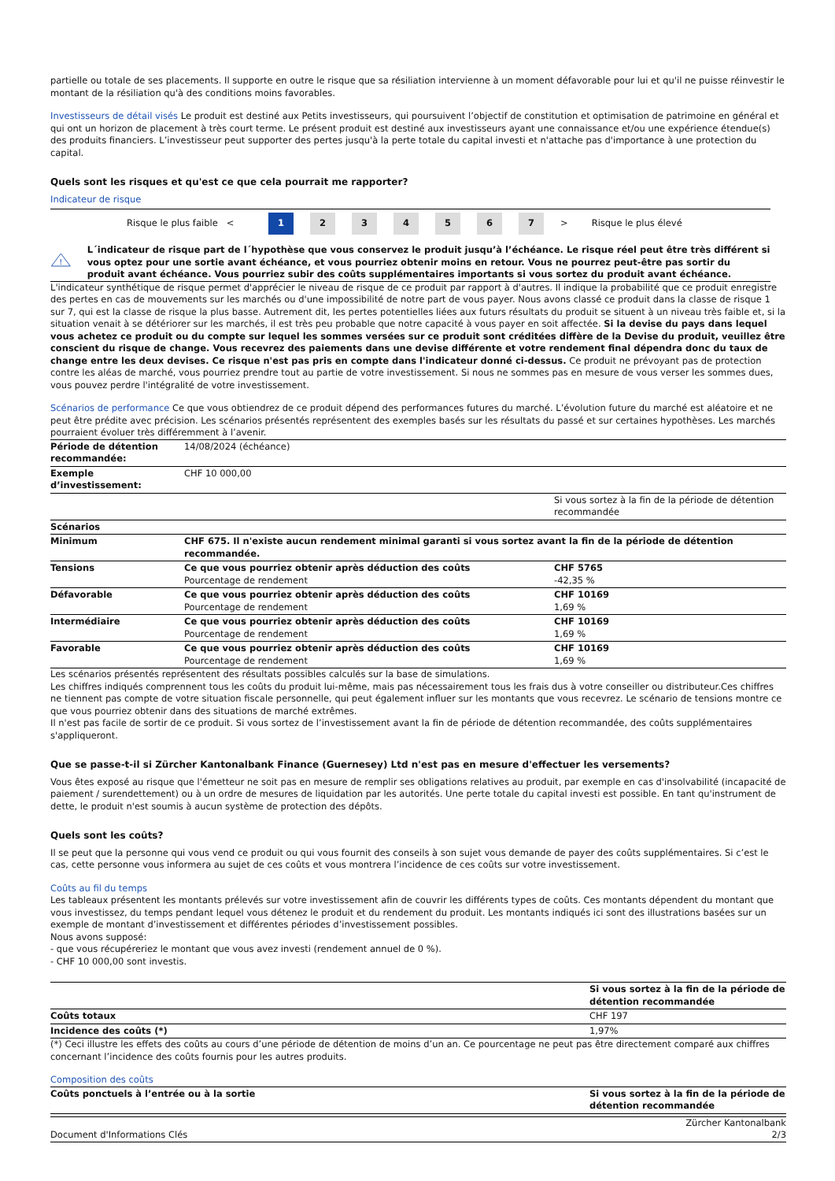partielle ou totale de ses placements. Il supporte en outre le risque que sa résiliation intervienne à un moment défavorable pour lui et qu'il ne puisse réinvestir le montant de la résiliation qu'à des conditions moins favorables.
Investisseurs de détail visés Le produit est destiné aux Petits investisseurs, qui poursuivent l’objectif de constitution et optimisation de patrimoine en général et qui ont un horizon de placement à très court terme. Le présent produit est destiné aux investisseurs ayant une connaissance et/ou une expérience étendue(s) des produits financiers. L’investisseur peut supporter des pertes jusqu'à la perte totale du capital investi et n'attache pas d'importance à une protection du capital.
Quels sont les risques et qu'est ce que cela pourrait me rapporter?
Indicateur de risque
Risque le plus faible <
1 2 3 4 5 6 7
> Risque le plus élevé
!
L´indicateur de risque part de l´hypothèse que vous conservez le produit jusqu’à l’échéance. Le risque réel peut être très différent si vous optez pour une sortie avant échéance, et vous pourriez obtenir moins en retour. Vous ne pourrez peut-être pas sortir du produit avant échéance. Vous pourriez subir des coûts supplémentaires importants si vous sortez du produit avant échéance.
L'indicateur synthétique de risque permet d'apprécier le niveau de risque de ce produit par rapport à d'autres. Il indique la probabilité que ce produit enregistre des pertes en cas de mouvements sur les marchés ou d'une impossibilité de notre part de vous payer. Nous avons classé ce produit dans la classe de risque 1 sur 7, qui est la classe de risque la plus basse. Autrement dit, les pertes potentielles liées aux futurs résultats du produit se situent à un niveau très faible et, si la situation venait à se détériorer sur les marchés, il est très peu probable que notre capacité à vous payer en soit affectée. Si la devise du pays dans lequel vous achetez ce produit ou du compte sur lequel les sommes versées sur ce produit sont créditées diffère de la Devise du produit, veuillez être conscient du risque de change. Vous recevrez des paiements dans une devise différente et votre rendement final dépendra donc du taux de change entre les deux devises. Ce risque n'est pas pris en compte dans l'indicateur donné ci-dessus. Ce produit ne prévoyant pas de protection contre les aléas de marché, vous pourriez prendre tout au partie de votre investissement. Si nous ne sommes pas en mesure de vous verser les sommes dues, vous pouvez perdre l'intégralité de votre investissement.
Scénarios de performance Ce que vous obtiendrez de ce produit dépend des performances futures du marché. L’évolution future du marché est aléatoire et ne peut être prédite avec précision. Les scénarios présentés représentent des exemples basés sur les résultats du passé et sur certaines hypothèses. Les marchés pourraient évoluer très différemment à l’avenir.
| Période de détention recommandée: | 14/08/2024 (échéance) | |
| Exemple d’investissement: | CHF 10 000,00 | |
| | | Si vous sortez à la fin de la période de détention recommandée |
| Scénarios | | |
| Minimum | CHF 675. Il n'existe aucun rendement minimal garanti si vous sortez avant la fin de la période de détention recommandée. | |
| Tensions | Ce que vous pourriez obtenir après déduction des coûts Pourcentage de rendement | CHF 5765 -42,35 % |
| Défavorable | Ce que vous pourriez obtenir après déduction des coûts Pourcentage de rendement | CHF 10169 1,69 % |
| Intermédiaire | Ce que vous pourriez obtenir après déduction des coûts Pourcentage de rendement | CHF 10169 1,69 % |
| Favorable | Ce que vous pourriez obtenir après déduction des coûts Pourcentage de rendement | CHF 10169 1,69 % |
Les scénarios présentés représentent des résultats possibles calculés sur la base de simulations.
Les chiffres indiqués comprennent tous les coûts du produit lui-même, mais pas nécessairement tous les frais dus à votre conseiller ou distributeur.Ces chiffres ne tiennent pas compte de votre situation fiscale personnelle, qui peut également influer sur les montants que vous recevrez. Le scénario de tensions montre ce que vous pourriez obtenir dans des situations de marché extrêmes.
Il n'est pas facile de sortir de ce produit. Si vous sortez de l’investissement avant la fin de période de détention recommandée, des coûts supplémentaires s'appliqueront.
Que se passe-t-il si Zürcher Kantonalbank Finance (Guernesey) Ltd n'est pas en mesure d'effectuer les versements?
Vous êtes exposé au risque que l'émetteur ne soit pas en mesure de remplir ses obligations relatives au produit, par exemple en cas d'insolvabilité (incapacité de paiement / surendettement) ou à un ordre de mesures de liquidation par les autorités. Une perte totale du capital investi est possible. En tant qu'instrument de dette, le produit n'est soumis à aucun système de protection des dépôts.
Quels sont les coûts?
Il se peut que la personne qui vous vend ce produit ou qui vous fournit des conseils à son sujet vous demande de payer des coûts supplémentaires. Si c’est le cas, cette personne vous informera au sujet de ces coûts et vous montrera l’incidence de ces coûts sur votre investissement.
Coûts au fil du temps
Les tableaux présentent les montants prélevés sur votre investissement afin de couvrir les différents types de coûts. Ces montants dépendent du montant que vous investissez, du temps pendant lequel vous détenez le produit et du rendement du produit. Les montants indiqués ici sont des illustrations basées sur un exemple de montant d’investissement et différentes périodes d’investissement possibles.
Nous avons supposé:
- que vous récupéreriez le montant que vous avez investi (rendement annuel de 0 %).
- CHF 10 000,00 sont investis.
| | Si vous sortez à la fin de la période de détention recommandée |
| --- | --- |
| Coûts totaux | CHF 197 |
| Incidence des coûts (*) | 1,97% |
(*) Ceci illustre les effets des coûts au cours d’une période de détention de moins d’un an. Ce pourcentage ne peut pas être directement comparé aux chiffres concernant l’incidence des coûts fournis pour les autres produits.
Composition des coûts
| Coûts ponctuels à l’entrée ou à la sortie | Si vous sortez à la fin de la période de détention recommandée |
| --- | --- |
Document d'Informations Clés Zürcher Kantonalbank
2/3